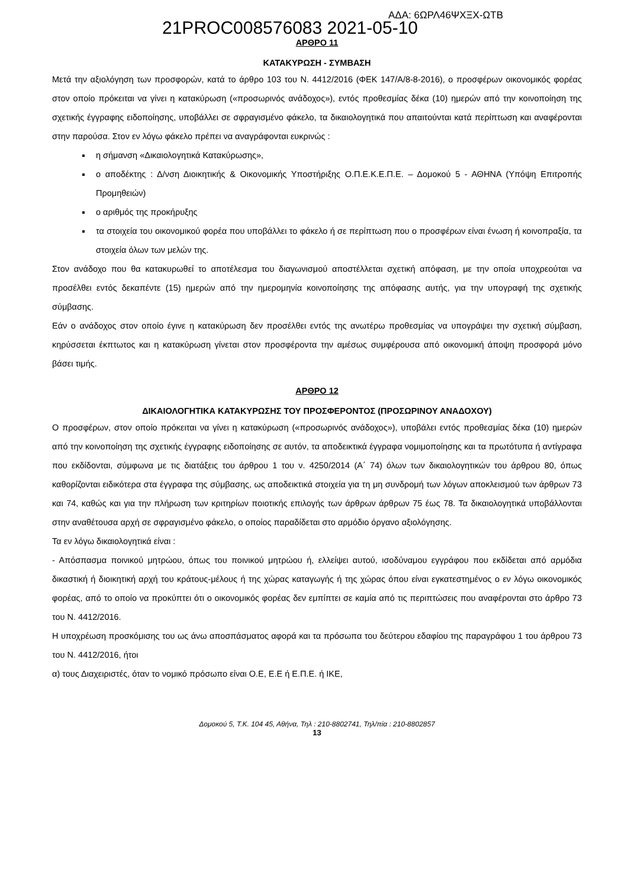21PROC008576083 2021-05-10
ΑΔΑ: 6ΩΡΛ46ΨΧΞΧ-ΩΤΒ
ΑΡΘΡΟ 11
ΚΑΤΑΚΥΡΩΣΗ - ΣΥΜΒΑΣΗ
Μετά την αξιολόγηση των προσφορών, κατά το άρθρο 103 του Ν. 4412/2016 (ΦΕΚ 147/Α/8-8-2016), ο προσφέρων οικονομικός φορέας στον οποίο πρόκειται να γίνει η κατακύρωση («προσωρινός ανάδοχος»), εντός προθεσμίας δέκα (10) ημερών από την κοινοποίηση της σχετικής έγγραφης ειδοποίησης, υποβάλλει σε σφραγισμένο φάκελο, τα δικαιολογητικά που απαιτούνται κατά περίπτωση και αναφέρονται στην παρούσα. Στον εν λόγω φάκελο πρέπει να αναγράφονται ευκρινώς :
η σήμανση «Δικαιολογητικά Κατακύρωσης»,
ο αποδέκτης : Δ/νση Διοικητικής & Οικονομικής Υποστήριξης Ο.Π.Ε.Κ.Ε.Π.Ε. – Δομοκού 5 - ΑΘΗΝΑ (Υπόψη Επιτροπής Προμηθειών)
ο αριθμός της προκήρυξης
τα στοιχεία του οικονομικού φορέα που υποβάλλει το φάκελο ή σε περίπτωση που ο προσφέρων είναι ένωση ή κοινοπραξία, τα στοιχεία όλων των μελών της.
Στον ανάδοχο που θα κατακυρωθεί το αποτέλεσμα του διαγωνισμού αποστέλλεται σχετική απόφαση, με την οποία υποχρεούται να προσέλθει εντός δεκαπέντε (15) ημερών από την ημερομηνία κοινοποίησης της απόφασης αυτής, για την υπογραφή της σχετικής σύμβασης.
Εάν ο ανάδοχος στον οποίο έγινε η κατακύρωση δεν προσέλθει εντός της ανωτέρω προθεσμίας να υπογράψει την σχετική σύμβαση, κηρύσσεται έκπτωτος και η κατακύρωση γίνεται στον προσφέροντα την αμέσως συμφέρουσα από οικονομική άποψη προσφορά μόνο βάσει τιμής.
ΑΡΘΡΟ 12
ΔΙΚΑΙΟΛΟΓΗΤΙΚΑ ΚΑΤΑΚΥΡΩΣΗΣ ΤΟΥ ΠΡΟΣΦΕΡΟΝΤΟΣ (ΠΡΟΣΩΡΙΝΟΥ ΑΝΑΔΟΧΟΥ)
Ο προσφέρων, στον οποίο πρόκειται να γίνει η κατακύρωση («προσωρινός ανάδοχος»), υποβάλει εντός προθεσμίας δέκα (10) ημερών από την κοινοποίηση της σχετικής έγγραφης ειδοποίησης σε αυτόν, τα αποδεικτικά έγγραφα νομιμοποίησης και τα πρωτότυπα ή αντίγραφα που εκδίδονται, σύμφωνα με τις διατάξεις του άρθρου 1 του ν. 4250/2014 (Α΄ 74) όλων των δικαιολογητικών του άρθρου 80, όπως καθορίζονται ειδικότερα στα έγγραφα της σύμβασης, ως αποδεικτικά στοιχεία για τη μη συνδρομή των λόγων αποκλεισμού των άρθρων 73 και 74, καθώς και για την πλήρωση των κριτηρίων ποιοτικής επιλογής των άρθρων άρθρων 75 έως 78. Τα δικαιολογητικά υποβάλλονται στην αναθέτουσα αρχή σε σφραγισμένο φάκελο, ο οποίος παραδίδεται στο αρμόδιο όργανο αξιολόγησης.
Τα εν λόγω δικαιολογητικά είναι :
- Απόσπασμα ποινικού μητρώου, όπως του ποινικού μητρώου ή, ελλείψει αυτού, ισοδύναμου εγγράφου που εκδίδεται από αρμόδια δικαστική ή διοικητική αρχή του κράτους-μέλους ή της χώρας καταγωγής ή της χώρας όπου είναι εγκατεστημένος ο εν λόγω οικονομικός φορέας, από το οποίο να προκύπτει ότι ο οικονομικός φορέας δεν εμπίπτει σε καμία από τις περιπτώσεις που αναφέρονται στο άρθρο 73 του Ν. 4412/2016.
Η υποχρέωση προσκόμισης του ως άνω αποσπάσματος αφορά και τα πρόσωπα του δεύτερου εδαφίου της παραγράφου 1 του άρθρου 73 του Ν. 4412/2016, ήτοι
α) τους Διαχειριστές, όταν το νομικό πρόσωπο είναι Ο.Ε, Ε.Ε ή Ε.Π.Ε. ή ΙΚΕ,
Δομοκού 5, Τ.Κ. 104 45, Αθήνα, Τηλ : 210-8802741, Τηλ/πία : 210-8802857
13